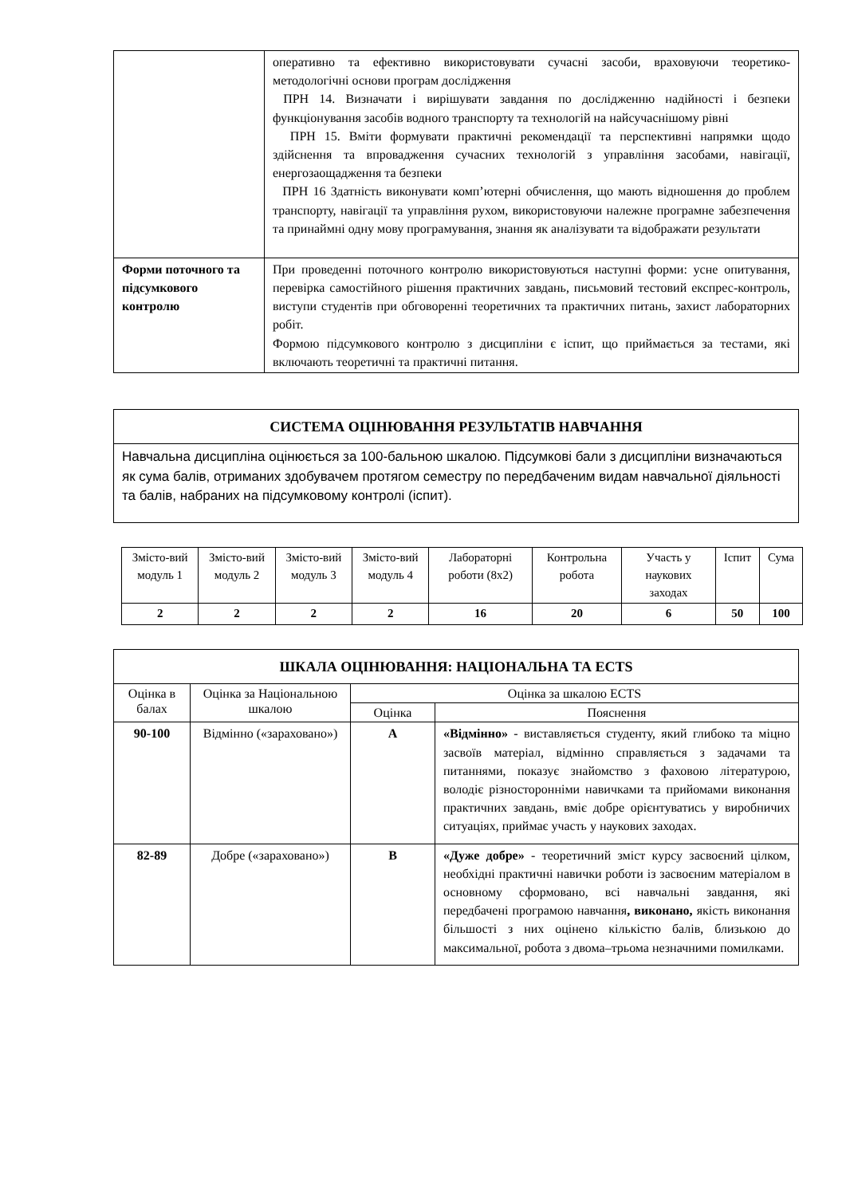| | оперативно та ефективно використовувати сучасні засоби, враховуючи теоретико-методологічні основи програм дослідження ПРН 14. Визначати і вирішувати завдання по дослідженню надійності і безпеки функціонування засобів водного транспорту та технологій на найсучаснішому рівні ПРН 15. Вміти формувати практичні рекомендації та перспективні напрямки щодо здійснення та впровадження сучасних технологій з управління засобами, навігації, енергозаощадження та безпеки ПРН 16 Здатність виконувати комп’ютерні обчислення, що мають відношення до проблем транспорту, навігації та управління рухом, використовуючи належне програмне забезпечення та принаймні одну мову програмування, знання як аналізувати та відображати результати |
| Форми поточного та підсумкового контролю | При проведенні поточного контролю використовуються наступні форми: усне опитування, перевірка самостійного рішення практичних завдань, письмовий тестовий експрес-контроль, виступи студентів при обговоренні теоретичних та практичних питань, захист лабораторних робіт. Формою підсумкового контролю з дисципліни є іспит, що приймається за тестами, які включають теоретичні та практичні питання. |
| СИСТЕМА ОЦІНЮВАННЯ РЕЗУЛЬТАТІВ НАВЧАННЯ |
| Навчальна дисципліна оцінюється за 100-бальною шкалою. Підсумкові бали з дисципліни визначаються як сума балів, отриманих здобувачем протягом семестру по передбаченим видам навчальної діяльності та балів, набраних на підсумковому контролі (іспит). |
| Змісто-вий модуль 1 | Змісто-вий модуль 2 | Змісто-вий модуль 3 | Змісто-вий модуль 4 | Лабораторні роботи (8х2) | Контрольна робота | Участь у наукових заходах | Іспит | Сума |
| 2 | 2 | 2 | 2 | 16 | 20 | 6 | 50 | 100 |
| ШКАЛА ОЦІНЮВАННЯ: НАЦІОНАЛЬНА ТА ECTS | | | |
| Оцінка в балах | Оцінка за Національною шкалою | Оцінка за шкалою ECTS | |
| | | Оцінка | Пояснення |
| 90-100 | Відмінно («зараховано») | A | «Відмінно» - виставляється студенту, який глибоко та міцно засвоїв матеріал, відмінно справляється з задачами та питаннями, показує знайомство з фаховою літературою, володіє різносторонніми навичками та прийомами виконання практичних завдань, вміє добре орієнтуватись у виробничих ситуаціях, приймає участь у наукових заходах. |
| 82-89 | Добре («зараховано») | B | «Дуже добре» - теоретичний зміст курсу засвоєний цілком, необхідні практичні навички роботи із засвоєним матеріалом в основному сформовано, всі навчальні завдання, які передбачені програмою навчання , виконано, якість виконання більшості з них оцінено кількістю балів, близькою до максимальної, робота з двома–трьома незначними помилками. |